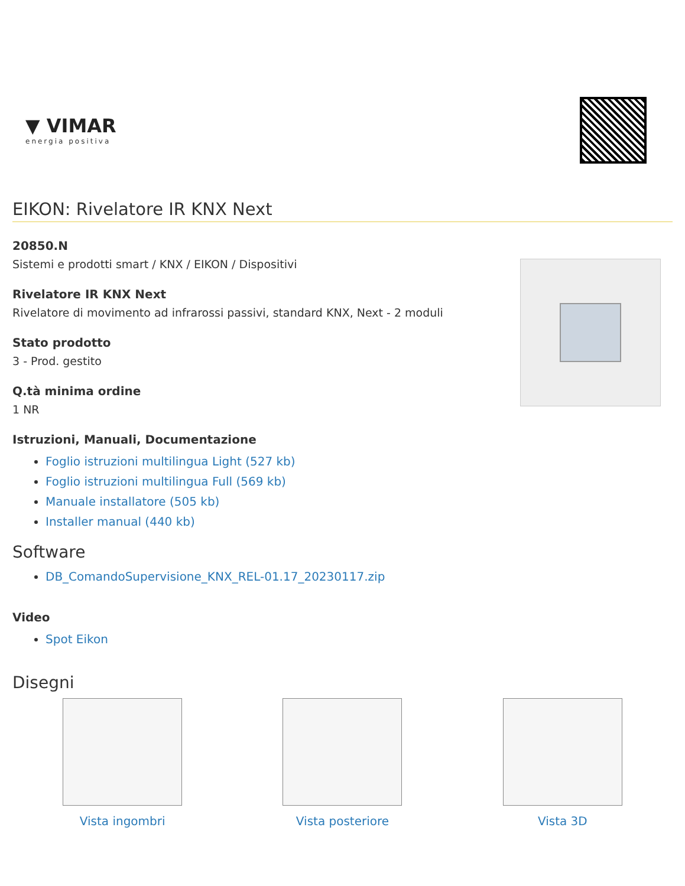▼ VIMAR
energia positiva
EIKON: Rivelatore IR KNX Next
20850.N
Sistemi e prodotti smart / KNX / EIKON / Dispositivi
Rivelatore IR KNX Next
Rivelatore di movimento ad infrarossi passivi, standard KNX, Next - 2 moduli
Stato prodotto
3 - Prod. gestito
Q.tà minima ordine
1 NR
Istruzioni, Manuali, Documentazione
Foglio istruzioni multilingua Light (527 kb)
Foglio istruzioni multilingua Full (569 kb)
Manuale installatore (505 kb)
Installer manual (440 kb)
Software
DB_ComandoSupervisione_KNX_REL-01.17_20230117.zip
Video
Spot Eikon
Disegni
Vista ingombri Vista posteriore Vista 3D